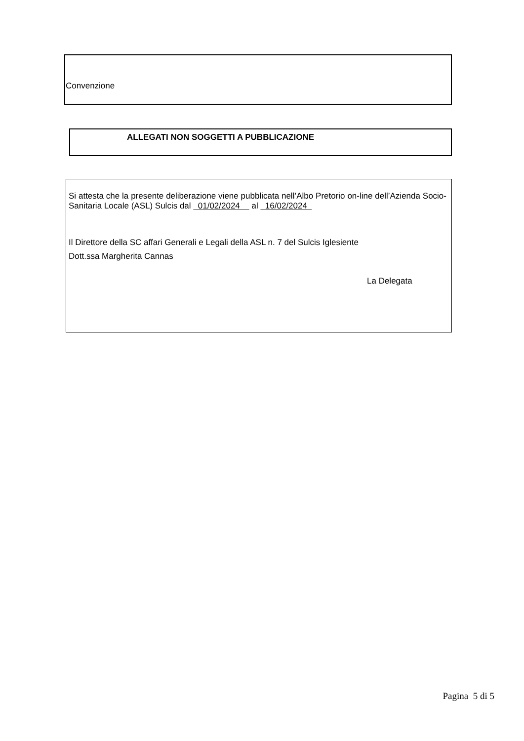Convenzione
ALLEGATI NON SOGGETTI A PUBBLICAZIONE
Si attesta che la presente deliberazione viene pubblicata nell’Albo Pretorio on-line dell’Azienda Socio-Sanitaria Locale (ASL) Sulcis dal 01/02/2024 al 16/02/2024
Il Direttore della SC affari Generali e Legali della ASL n. 7 del Sulcis Iglesiente
Dott.ssa Margherita Cannas
La Delegata
Pagina 5 di 5